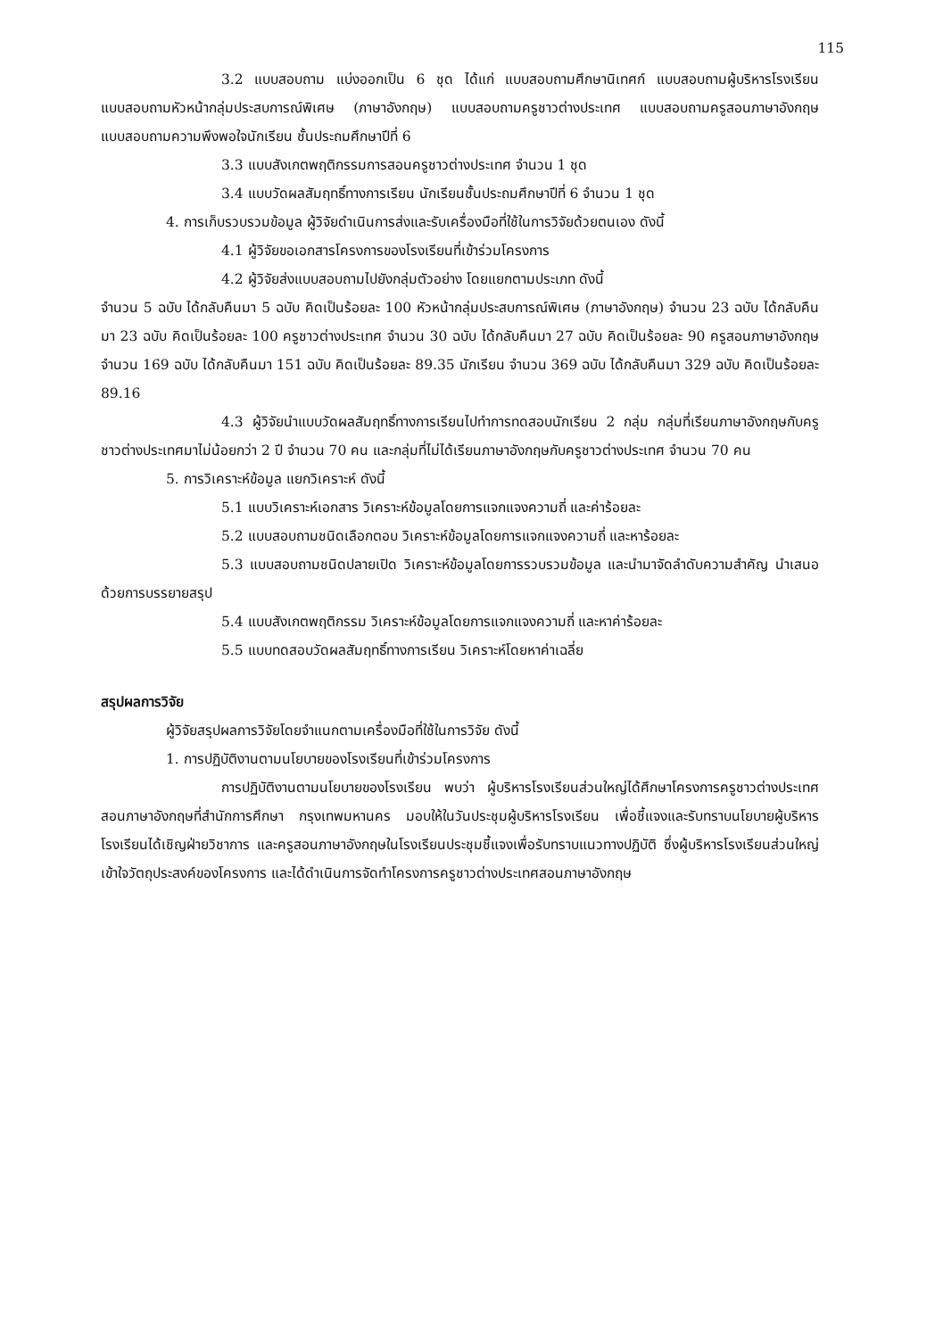115
3.2 แบบสอบถาม แบ่งออกเป็น 6 ชุด ได้แก่ แบบสอบถามศึกษานิเทศก์ แบบสอบถามผู้บริหารโรงเรียน แบบสอบถามหัวหน้ากลุ่มประสบการณ์พิเศษ (ภาษาอังกฤษ) แบบสอบถามครูชาวต่างประเทศ แบบสอบถามครูสอนภาษาอังกฤษ แบบสอบถามความพึงพอใจนักเรียน ชั้นประถมศึกษาปีที่ 6
3.3 แบบสังเกตพฤติกรรมการสอนครูชาวต่างประเทศ จำนวน 1 ชุด
3.4 แบบวัดผลสัมฤทธิ์ทางการเรียน นักเรียนชั้นประถมศึกษาปีที่ 6 จำนวน 1 ชุด
4. การเก็บรวบรวมข้อมูล ผู้วิจัยดำเนินการส่งและรับเครื่องมือที่ใช้ในการวิจัยด้วยตนเอง ดังนี้
4.1 ผู้วิจัยขอเอกสารโครงการของโรงเรียนที่เข้าร่วมโครงการ
4.2 ผู้วิจัยส่งแบบสอบถามไปยังกลุ่มตัวอย่าง โดยแยกตามประเภท ดังนี้
จำนวน 5 ฉบับ ได้กลับคืนมา 5 ฉบับ คิดเป็นร้อยละ 100 หัวหน้ากลุ่มประสบการณ์พิเศษ (ภาษาอังกฤษ) จำนวน 23 ฉบับ ได้กลับคืนมา 23 ฉบับ คิดเป็นร้อยละ 100 ครูชาวต่างประเทศ จำนวน 30 ฉบับ ได้กลับคืนมา 27 ฉบับ คิดเป็นร้อยละ 90 ครูสอนภาษาอังกฤษ จำนวน 169 ฉบับ ได้กลับคืนมา 151 ฉบับ คิดเป็นร้อยละ 89.35 นักเรียน จำนวน 369 ฉบับ ได้กลับคืนมา 329 ฉบับ คิดเป็นร้อยละ 89.16
4.3 ผู้วิจัยนำแบบวัดผลสัมฤทธิ์ทางการเรียนไปทำการทดสอบนักเรียน 2 กลุ่ม กลุ่มที่เรียนภาษาอังกฤษกับครูชาวต่างประเทศมาไม่น้อยกว่า 2 ปี จำนวน 70 คน และกลุ่มที่ไม่ได้เรียนภาษาอังกฤษกับครูชาวต่างประเทศ จำนวน 70 คน
5. การวิเคราะห์ข้อมูล แยกวิเคราะห์ ดังนี้
5.1 แบบวิเคราะห์เอกสาร วิเคราะห์ข้อมูลโดยการแจกแจงความถี่ และค่าร้อยละ
5.2 แบบสอบถามชนิดเลือกตอบ วิเคราะห์ข้อมูลโดยการแจกแจงความถี่ และหาร้อยละ
5.3 แบบสอบถามชนิดปลายเปิด วิเคราะห์ข้อมูลโดยการรวบรวมข้อมูล และนำมาจัดลำดับความสำคัญ นำเสนอด้วยการบรรยายสรุป
5.4 แบบสังเกตพฤติกรรม วิเคราะห์ข้อมูลโดยการแจกแจงความถี่ และหาค่าร้อยละ
5.5 แบบทดสอบวัดผลสัมฤทธิ์ทางการเรียน วิเคราะห์โดยหาค่าเฉลี่ย
สรุปผลการวิจัย
ผู้วิจัยสรุปผลการวิจัยโดยจำแนกตามเครื่องมือที่ใช้ในการวิจัย ดังนี้
1. การปฏิบัติงานตามนโยบายของโรงเรียนที่เข้าร่วมโครงการ
การปฏิบัติงานตามนโยบายของโรงเรียน พบว่า ผู้บริหารโรงเรียนส่วนใหญ่ได้ศึกษาโครงการครูชาวต่างประเทศสอนภาษาอังกฤษที่สำนักการศึกษา กรุงเทพมหานคร มอบให้ในวันประชุมผู้บริหารโรงเรียน เพื่อชี้แจงและรับทราบนโยบายผู้บริหารโรงเรียนได้เชิญฝ่ายวิชาการ และครูสอนภาษาอังกฤษในโรงเรียนประชุมชี้แจงเพื่อรับทราบแนวทางปฏิบัติ ซึ่งผู้บริหารโรงเรียนส่วนใหญ่เข้าใจวัตถุประสงค์ของโครงการ และได้ดำเนินการจัดทำโครงการครูชาวต่างประเทศสอนภาษาอังกฤษ